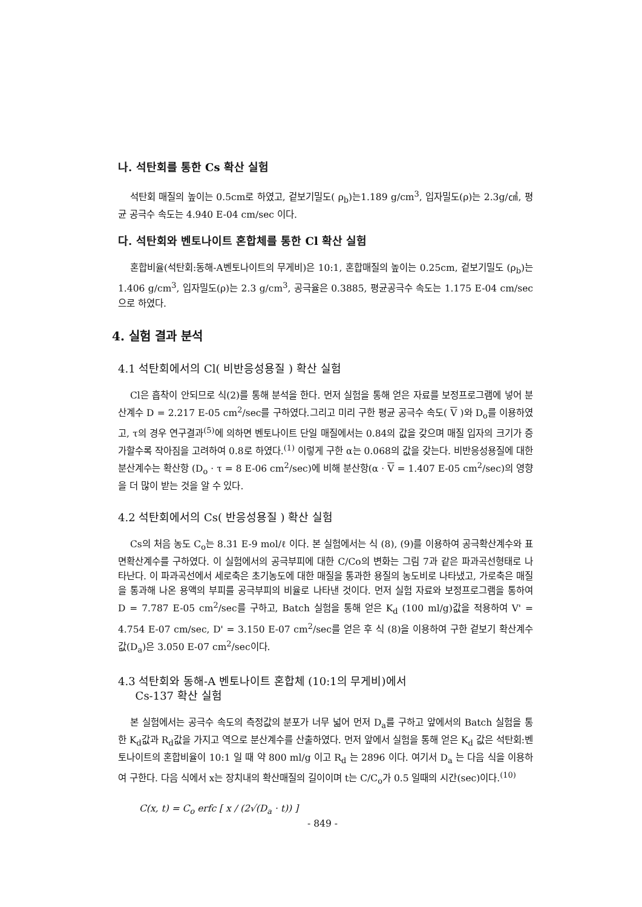나. 석탄회를 통한 Cs 확산 실험
석탄회 매질의 높이는 0.5cm로 하였고, 겉보기밀도( ρ<sub>b</sub>)는1.189 g/cm<sup>3</sup>, 입자밀도(ρ)는 2.3g/㎤, 평균 공극수 속도는 4.940 E-04 cm/sec 이다.
다. 석탄회와 벤토나이트 혼합체를 통한 Cl 확산 실험
혼합비율(석탄회:동해-A벤토나이트의 무게비)은 10:1, 혼합매질의 높이는 0.25cm, 겉보기밀도 (ρ<sub>b</sub>)는1.406 g/cm<sup>3</sup>, 입자밀도(ρ)는 2.3 g/cm<sup>3</sup>, 공극율은 0.3885, 평균공극수 속도는 1.175 E-04 cm/sec으로 하였다.
4. 실험 결과 분석
4.1 석탄회에서의 Cl( 비반응성용질 ) 확산 실험
Cl은 흡착이 안되므로 식(2)를 통해 분석을 한다. 먼저 실험을 통해 얻은 자료를 보정프로그램에 넣어 분산계수 D = 2.217 E-05 cm<sup>2</sup>/sec를 구하였다.그리고 미리 구한 평균 공극수 속도( V )와 D<sub>o</sub>를 이용하였고, τ의 경우 연구결과<sup>(5)</sup>에 의하면 벤토나이트 단일 매질에서는 0.84의 값을 갖으며 매질 입자의 크기가 증가할수록 작아짐을 고려하여 0.8로 하였다.<sup>(1)</sup> 이렇게 구한 α는 0.068의 값을 갖는다. 비반응성용질에 대한 분산계수는 확산항 (D<sub>o</sub> · τ = 8 E-06 cm<sup>2</sup>/sec)에 비해 분산항(α · V = 1.407 E-05 cm<sup>2</sup>/sec)의 영향을 더 많이 받는 것을 알 수 있다.
4.2 석탄회에서의 Cs( 반응성용질 ) 확산 실험
Cs의 처음 농도 C<sub>o</sub>는 8.31 E-9 mol/ℓ 이다. 본 실험에서는 식 (8), (9)를 이용하여 공극확산계수와 표면확산계수를 구하였다. 이 실험에서의 공극부피에 대한 C/Co의 변화는 그림 7과 같은 파과곡선형태로 나타난다. 이 파과곡선에서 세로축은 초기농도에 대한 매질을 통과한 용질의 농도비로 나타냈고, 가로축은 매질을 통과해 나온 용액의 부피를 공극부피의 비율로 나타낸 것이다. 먼저 실험 자료와 보정프로그램을 통하여 D = 7.787 E-05 cm<sup>2</sup>/sec를 구하고, Batch 실험을 통해 얻은 K<sub>d</sub> (100 ml/g)값을 적용하여 V' = 4.754 E-07 cm/sec, D' = 3.150 E-07 cm<sup>2</sup>/sec를 얻은 후 식 (8)을 이용하여 구한 겉보기 확산계수값(D<sub>a</sub>)은 3.050 E-07 cm<sup>2</sup>/sec이다.
4.3 석탄회와 동해-A 벤토나이트 혼합체 (10:1의 무게비)에서
Cs-137 확산 실험
본 실험에서는 공극수 속도의 측정값의 분포가 너무 넓어 먼저 D<sub>a</sub>를 구하고 앞에서의 Batch 실험을 통한 K<sub>d</sub>값과 R<sub>d</sub>값을 가지고 역으로 분산계수를 산출하였다. 먼저 앞에서 실험을 통해 얻은 K<sub>d</sub> 값은 석탄회:벤토나이트의 혼합비율이 10:1 일 때 약 800 ml/g 이고 R<sub>d</sub> 는 2896 이다. 여기서 D<sub>a</sub> 는 다음 식을 이용하여 구한다. 다음 식에서 x는 장치내의 확산매질의 길이이며 t는 C/C<sub>o</sub>가 0.5 일때의 시간(sec)이다.<sup>(10)</sup>
C(x, t) = C<sub>o</sub> erfc [ x / (2√(D<sub>a</sub> · t)) ]
- 849 -